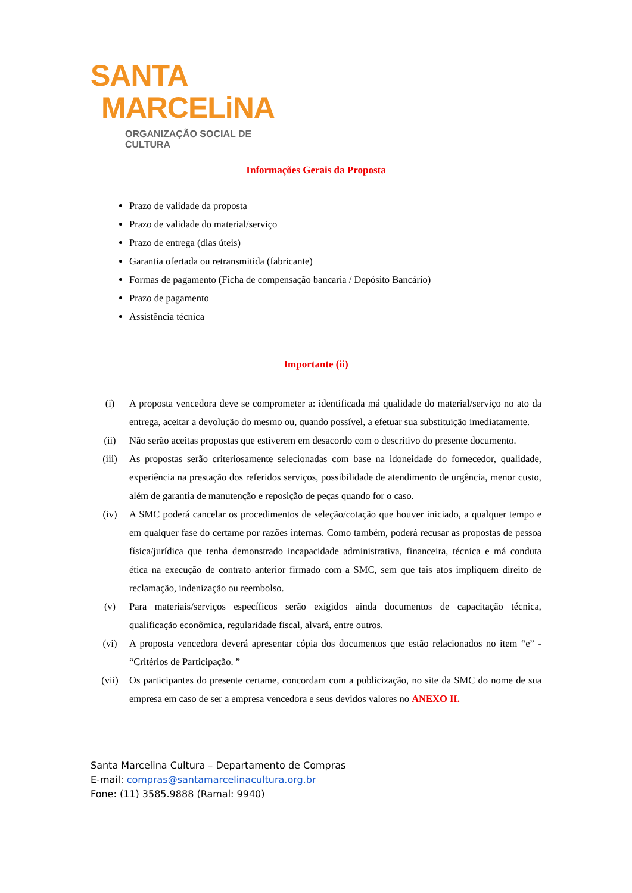SANTA
MARCELiNA
ORGANIZAÇÃO SOCIAL DE CULTURA
Informações Gerais da Proposta
Prazo de validade da proposta
Prazo de validade do material/serviço
Prazo de entrega (dias úteis)
Garantia ofertada ou retransmitida (fabricante)
Formas de pagamento (Ficha de compensação bancaria / Depósito Bancário)
Prazo de pagamento
Assistência técnica
Importante (ii)
(i) A proposta vencedora deve se comprometer a: identificada má qualidade do material/serviço no ato da entrega, aceitar a devolução do mesmo ou, quando possível, a efetuar sua substituição imediatamente.
(ii) Não serão aceitas propostas que estiverem em desacordo com o descritivo do presente documento.
(iii) As propostas serão criteriosamente selecionadas com base na idoneidade do fornecedor, qualidade, experiência na prestação dos referidos serviços, possibilidade de atendimento de urgência, menor custo, além de garantia de manutenção e reposição de peças quando for o caso.
(iv) A SMC poderá cancelar os procedimentos de seleção/cotação que houver iniciado, a qualquer tempo e em qualquer fase do certame por razões internas. Como também, poderá recusar as propostas de pessoa física/jurídica que tenha demonstrado incapacidade administrativa, financeira, técnica e má conduta ética na execução de contrato anterior firmado com a SMC, sem que tais atos impliquem direito de reclamação, indenização ou reembolso.
(v) Para materiais/serviços específicos serão exigidos ainda documentos de capacitação técnica, qualificação econômica, regularidade fiscal, alvará, entre outros.
(vi) A proposta vencedora deverá apresentar cópia dos documentos que estão relacionados no item “e” - “Critérios de Participação. ”
(vii) Os participantes do presente certame, concordam com a publicização, no site da SMC do nome de sua empresa em caso de ser a empresa vencedora e seus devidos valores no ANEXO II.
Santa Marcelina Cultura – Departamento de Compras
E-mail: compras@santamarcelinacultura.org.br
Fone: (11) 3585.9888 (Ramal: 9940)